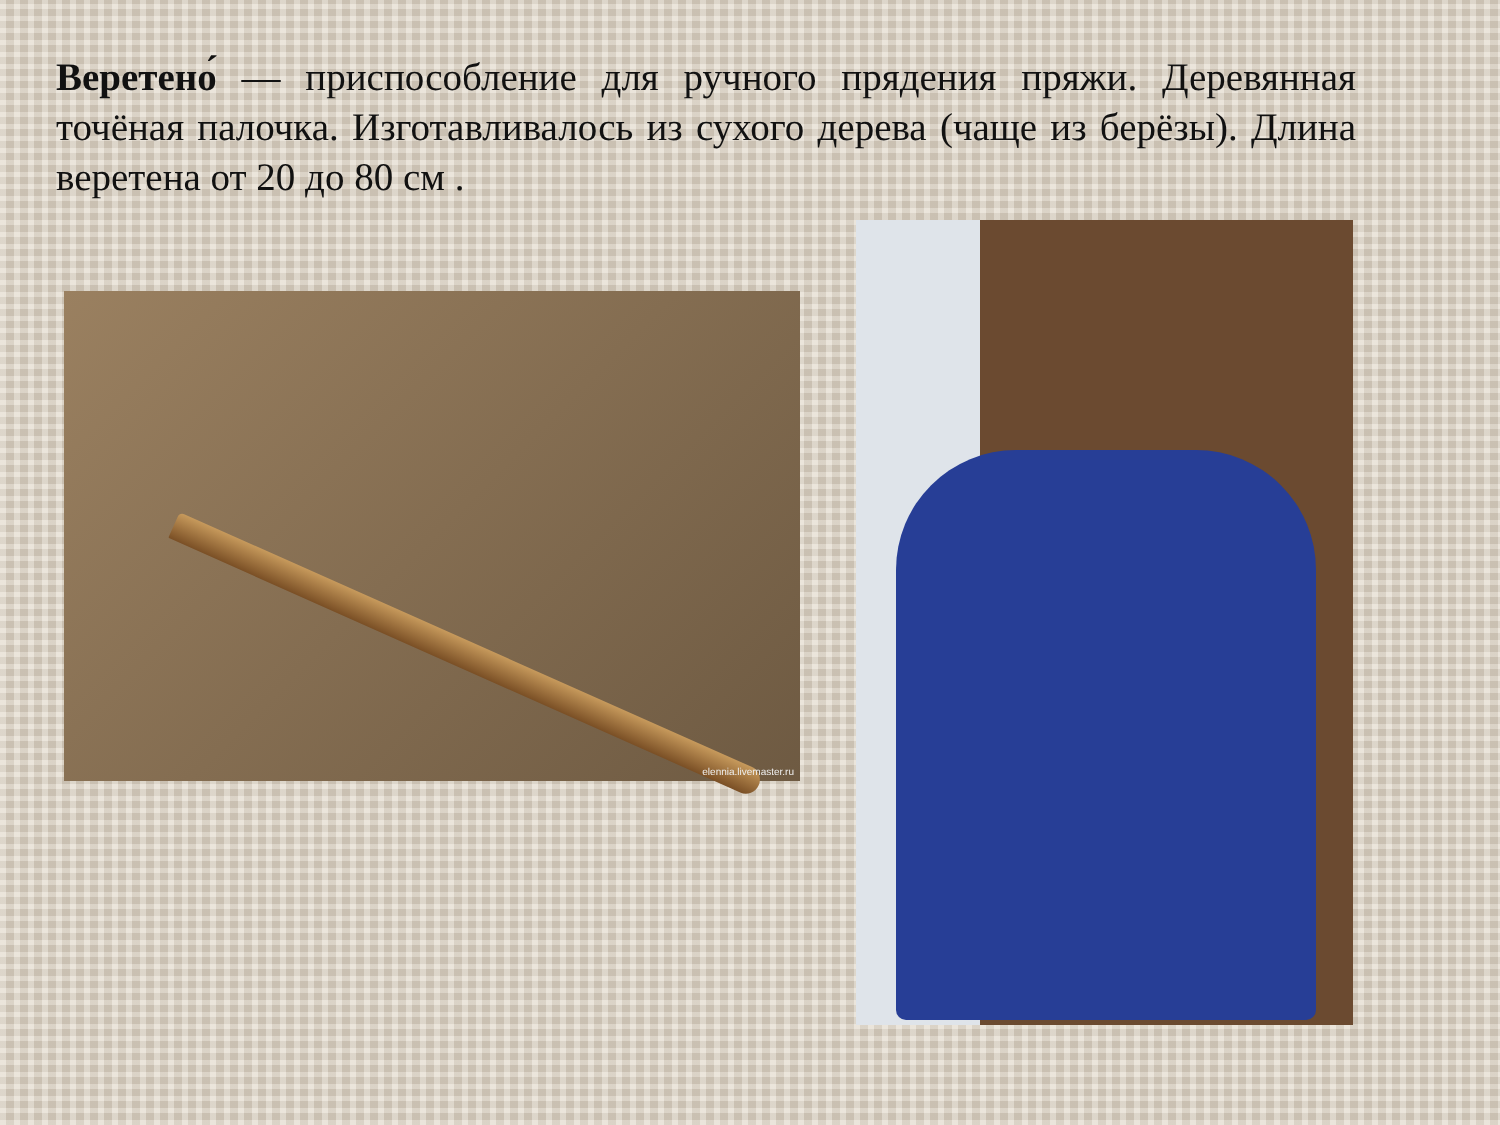Веретено́ — приспособление для ручного прядения пряжи. Деревянная точёная палочка. Изготавливалось из сухого дерева (чаще из берёзы). Длина веретена от 20 до 80 см .
elennia.livemaster.ru